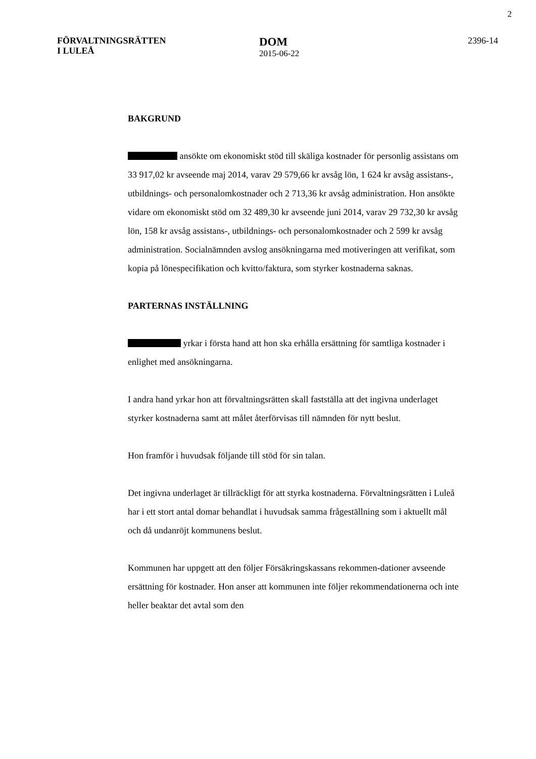2
FÖRVALTNINGSRÄTTEN
I LULEÅ
DOM
2015-06-22
2396-14
BAKGRUND
ansökte om ekonomiskt stöd till skäliga kostnader för personlig assistans om 33 917,02 kr avseende maj 2014, varav 29 579,66 kr avsåg lön, 1 624 kr avsåg assistans-, utbildnings- och personalomkostnader och 2 713,36 kr avsåg administration. Hon ansökte vidare om ekonomiskt stöd om 32 489,30 kr avseende juni 2014, varav 29 732,30 kr avsåg lön, 158 kr avsåg assistans-, utbildnings- och personalomkostnader och 2 599 kr avsåg administration. Socialnämnden avslog ansökningarna med motiveringen att verifikat, som kopia på lönespecifikation och kvitto/faktura, som styrker kostnaderna saknas.
PARTERNAS INSTÄLLNING
yrkar i första hand att hon ska erhålla ersättning för samtliga kostnader i enlighet med ansökningarna.
I andra hand yrkar hon att förvaltningsrätten skall fastställa att det ingivna underlaget styrker kostnaderna samt att målet återförvisas till nämnden för nytt beslut.
Hon framför i huvudsak följande till stöd för sin talan.
Det ingivna underlaget är tillräckligt för att styrka kostnaderna. Förvaltningsrätten i Luleå har i ett stort antal domar behandlat i huvudsak samma frågeställning som i aktuellt mål och då undanröjt kommunens beslut.
Kommunen har uppgett att den följer Försäkringskassans rekommen-dationer avseende ersättning för kostnader. Hon anser att kommunen inte följer rekommendationerna och inte heller beaktar det avtal som den